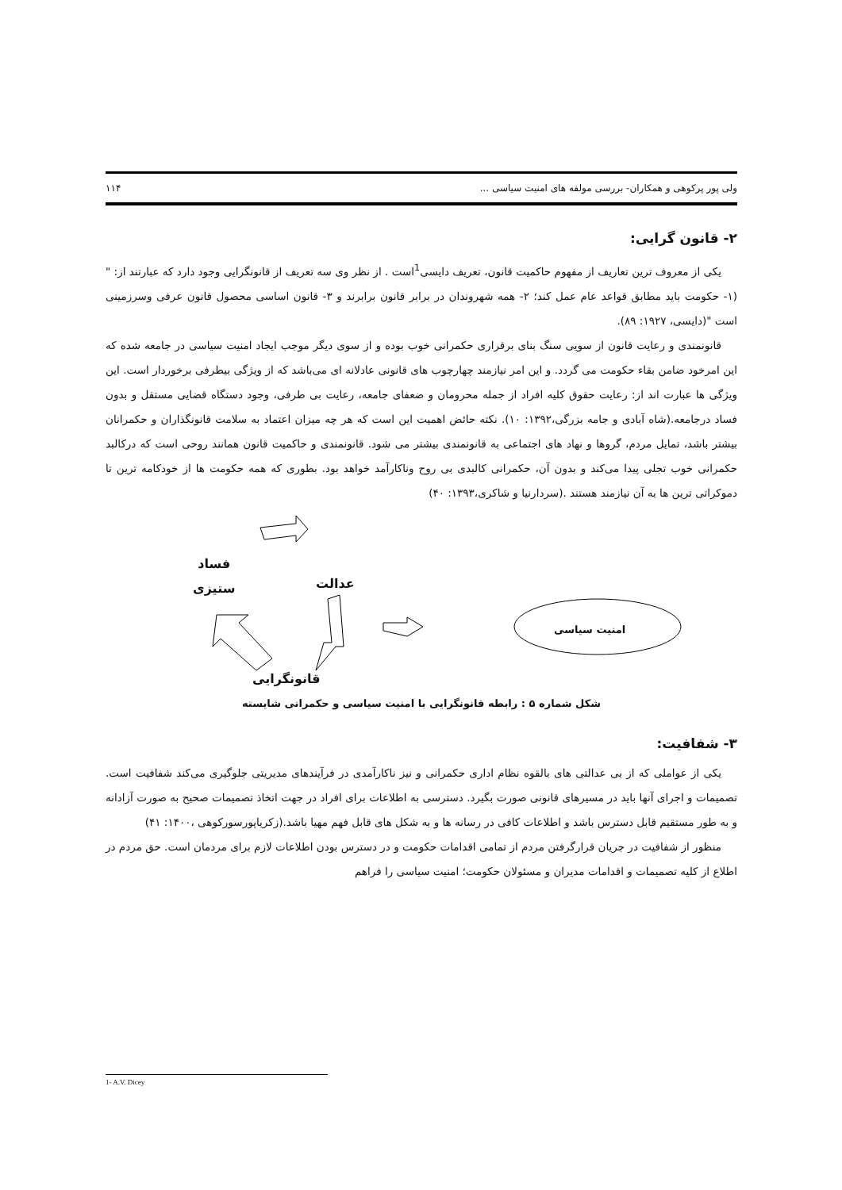ولی پور پرکوهی و همکاران- بررسی مولفه های امنیت سیاسی ... ۱۱۴
۲- قانون گرایی:
یکی از معروف ترین تعاریف از مفهوم حاکمیت قانون، تعریف دایسی<sup>1</sup>است . از نظر وی سه تعریف از قانونگرایی وجود دارد که عبارتند از: "(۱- حکومت باید مطابق قواعد عام عمل کند؛ ۲- همه شهروندان در برابر قانون برابرند و ۳- قانون اساسی محصول قانون عرفی وسرزمینی است "(دایسی، ۱۹۲۷: ۸۹).
قانونمندی و رعایت قانون از سویی سنگ بنای برقراری حکمرانی خوب بوده و از سوی دیگر موجب ایجاد امنیت سیاسی در جامعه شده که این امرخود ضامن بقاء حکومت می گردد. و این امر نیازمند چهارچوب های قانونی عادلانه ای می‌باشد که از ویژگی بیطرفی برخوردار است. این ویژگی ها عبارت اند از: رعایت حقوق کلیه افراد از جمله محرومان و ضعفای جامعه، رعایت بی طرفی، وجود دستگاه قضایی مستقل و بدون فساد درجامعه.(شاه آبادی و جامه بزرگی،۱۳۹۲: ۱۰). نکته حائض اهمیت این است که هر چه میزان اعتماد به سلامت قانونگذاران و حکمرانان بیشتر باشد، تمایل مردم، گروها و نهاد های اجتماعی به قانونمندی بیشتر می شود. قانونمندی و حاکمیت قانون همانند روحی است که درکالبد حکمرانی خوب تجلی پیدا می‌کند و بدون آن، حکمرانی کالبدی بی روح وناکارآمد خواهد بود. بطوری که همه حکومت ها از خودکامه ترین تا دموکراتی ترین ها به آن نیازمند هستند .(سردارنیا و شاکری،۱۳۹۳: ۴۰)
فساد
ستیزی
عدالت
امنیت سیاسی
قانونگرایی
شکل شماره ۵ : رابطه قانونگرایی با امنیت سیاسی و حکمرانی شایسته
۳- شفافیت:
یکی از عواملی که از بی عدالتی های بالقوه نظام اداری حکمرانی و نیز ناکارآمدی در فرآیندهای مدیریتی جلوگیری می‌کند شفافیت است. تصمیمات و اجرای آنها باید در مسیرهای قانونی صورت بگیرد. دسترسی به اطلاعات برای افراد در جهت اتخاذ تصمیمات صحیح به صورت آزادانه و به طور مستقیم قابل دسترس باشد و اطلاعات کافی در رسانه ها و به شکل های قابل فهم مهیا باشد.(زکریاپورسورکوهی ،۱۴۰۰: ۴۱)
منظور از شفافیت در جریان قرارگرفتن مردم از تمامی اقدامات حکومت و در دسترس بودن اطلاعات لازم برای مردمان است. حق مردم در اطلاع از کلیه تصمیمات و اقدامات مدیران و مسئولان حکومت؛ امنیت سیاسی را فراهم
1- A.V. Dicey